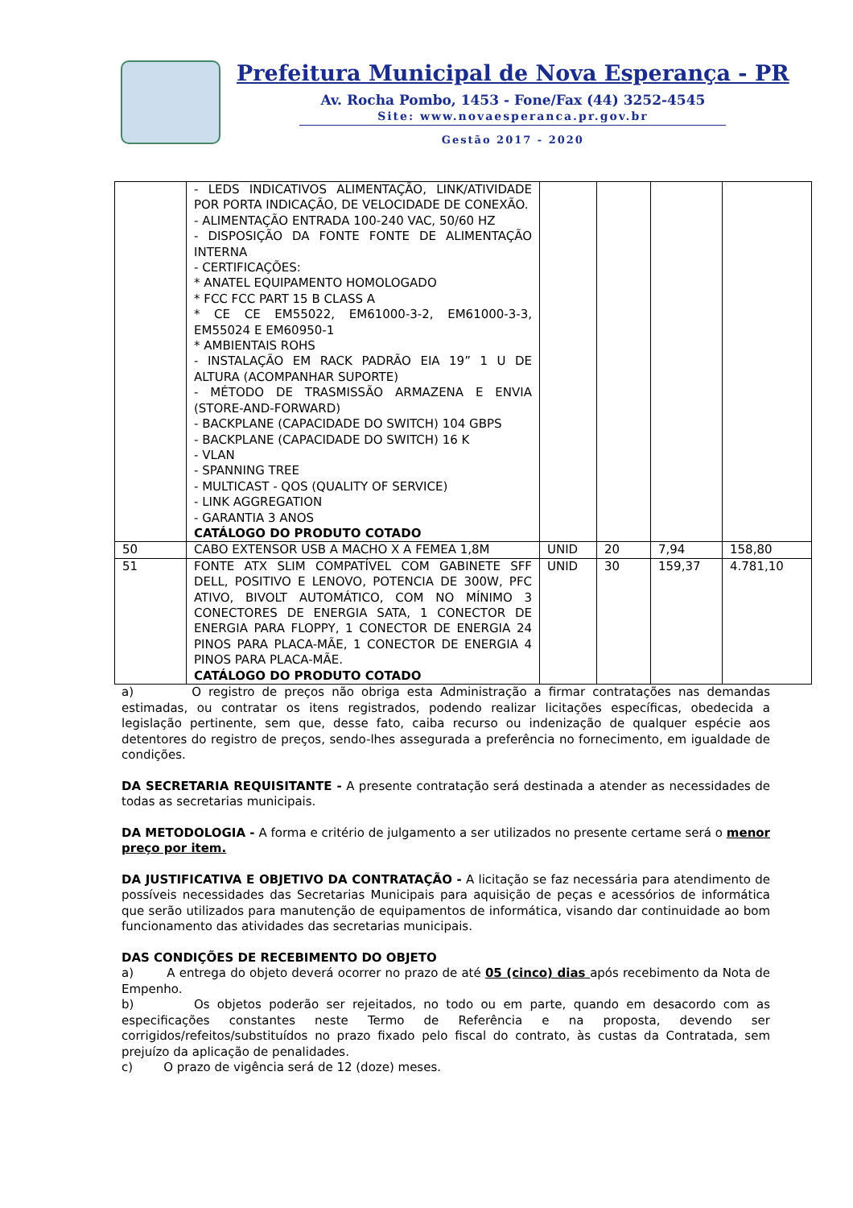Prefeitura Municipal de Nova Esperança - PR
Av. Rocha Pombo, 1453 - Fone/Fax (44) 3252-4545
Site: www.novaesperanca.pr.gov.br
Gestão 2017 - 2020
| | - LEDS INDICATIVOS ALIMENTAÇÃO, LINK/ATIVIDADE POR PORTA INDICAÇÃO, DE VELOCIDADE DE CONEXÃO. - ALIMENTAÇÃO ENTRADA 100-240 VAC, 50/60 HZ - DISPOSIÇÃO DA FONTE FONTE DE ALIMENTAÇÃO INTERNA - CERTIFICAÇÕES: * ANATEL EQUIPAMENTO HOMOLOGADO * FCC FCC PART 15 B CLASS A * CE CE EM55022, EM61000-3-2, EM61000-3-3, EM55024 E EM60950-1 * AMBIENTAIS ROHS - INSTALAÇÃO EM RACK PADRÃO EIA 19” 1 U DE ALTURA (ACOMPANHAR SUPORTE) - MÉTODO DE TRASMISSÃO ARMAZENA E ENVIA (STORE-AND-FORWARD) - BACKPLANE (CAPACIDADE DO SWITCH) 104 GBPS - BACKPLANE (CAPACIDADE DO SWITCH) 16 K - VLAN - SPANNING TREE - MULTICAST - QOS (QUALITY OF SERVICE) - LINK AGGREGATION - GARANTIA 3 ANOS CATÁLOGO DO PRODUTO COTADO | | | | |
| 50 | CABO EXTENSOR USB A MACHO X A FEMEA 1,8M | UNID | 20 | 7,94 | 158,80 |
| 51 | FONTE ATX SLIM COMPATÍVEL COM GABINETE SFF DELL, POSITIVO E LENOVO, POTENCIA DE 300W, PFC ATIVO, BIVOLT AUTOMÁTICO, COM NO MÍNIMO 3 CONECTORES DE ENERGIA SATA, 1 CONECTOR DE ENERGIA PARA FLOPPY, 1 CONECTOR DE ENERGIA 24 PINOS PARA PLACA-MÃE, 1 CONECTOR DE ENERGIA 4 PINOS PARA PLACA-MÃE. CATÁLOGO DO PRODUTO COTADO | UNID | 30 | 159,37 | 4.781,10 |
a) O registro de preços não obriga esta Administração a firmar contratações nas demandas estimadas, ou contratar os itens registrados, podendo realizar licitações específicas, obedecida a legislação pertinente, sem que, desse fato, caiba recurso ou indenização de qualquer espécie aos detentores do registro de preços, sendo-lhes assegurada a preferência no fornecimento, em igualdade de condições.
DA SECRETARIA REQUISITANTE - A presente contratação será destinada a atender as necessidades de todas as secretarias municipais.
DA METODOLOGIA - A forma e critério de julgamento a ser utilizados no presente certame será o menor preço por item.
DA JUSTIFICATIVA E OBJETIVO DA CONTRATAÇÃO - A licitação se faz necessária para atendimento de possíveis necessidades das Secretarias Municipais para aquisição de peças e acessórios de informática que serão utilizados para manutenção de equipamentos de informática, visando dar continuidade ao bom funcionamento das atividades das secretarias municipais.
DAS CONDIÇÕES DE RECEBIMENTO DO OBJETO
a) A entrega do objeto deverá ocorrer no prazo de até 05 (cinco) dias após recebimento da Nota de Empenho.
b) Os objetos poderão ser rejeitados, no todo ou em parte, quando em desacordo com as especificações constantes neste Termo de Referência e na proposta, devendo ser corrigidos/refeitos/substituídos no prazo fixado pelo fiscal do contrato, às custas da Contratada, sem prejuízo da aplicação de penalidades.
c) O prazo de vigência será de 12 (doze) meses.